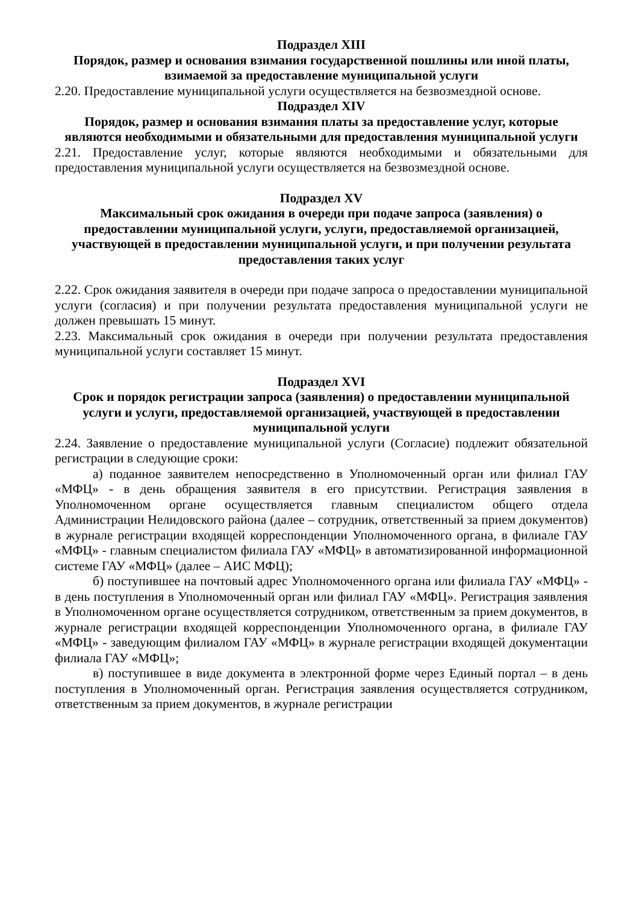Подраздел XIII
Порядок, размер и основания взимания государственной пошлины или иной платы, взимаемой за предоставление муниципальной услуги
2.20. Предоставление муниципальной услуги осуществляется на безвозмездной основе.
Подраздел XIV
Порядок, размер и основания взимания платы за предоставление услуг, которые являются необходимыми и обязательными для предоставления муниципальной услуги
2.21. Предоставление услуг, которые являются необходимыми и обязательными для предоставления муниципальной услуги осуществляется на безвозмездной основе.
Подраздел XV
Максимальный срок ожидания в очереди при подаче запроса (заявления) о предоставлении муниципальной услуги, услуги, предоставляемой организацией, участвующей в предоставлении муниципальной услуги, и при получении результата предоставления таких услуг
2.22. Срок ожидания заявителя в очереди при подаче запроса о предоставлении муниципальной услуги (согласия) и при получении результата предоставления муниципальной услуги не должен превышать 15 минут.
2.23. Максимальный срок ожидания в очереди при получении результата предоставления муниципальной услуги составляет 15 минут.
Подраздел XVI
Срок и порядок регистрации запроса (заявления) о предоставлении муниципальной услуги и услуги, предоставляемой организацией, участвующей в предоставлении муниципальной услуги
2.24. Заявление о предоставление муниципальной услуги (Согласие) подлежит обязательной регистрации в следующие сроки:
а) поданное заявителем непосредственно в Уполномоченный орган или филиал ГАУ «МФЦ» - в день обращения заявителя в его присутствии. Регистрация заявления в Уполномоченном органе осуществляется главным специалистом общего отдела Администрации Нелидовского района (далее – сотрудник, ответственный за прием документов) в журнале регистрации входящей корреспонденции Уполномоченного органа, в филиале ГАУ «МФЦ» - главным специалистом филиала ГАУ «МФЦ» в автоматизированной информационной системе ГАУ «МФЦ» (далее – АИС МФЦ);
б) поступившее на почтовый адрес Уполномоченного органа или филиала ГАУ «МФЦ» - в день поступления в Уполномоченный орган или филиал ГАУ «МФЦ». Регистрация заявления в Уполномоченном органе осуществляется сотрудником, ответственным за прием документов, в журнале регистрации входящей корреспонденции Уполномоченного органа, в филиале ГАУ «МФЦ» - заведующим филиалом ГАУ «МФЦ» в журнале регистрации входящей документации филиала ГАУ «МФЦ»;
в) поступившее в виде документа в электронной форме через Единый портал – в день поступления в Уполномоченный орган. Регистрация заявления осуществляется сотрудником, ответственным за прием документов, в журнале регистрации